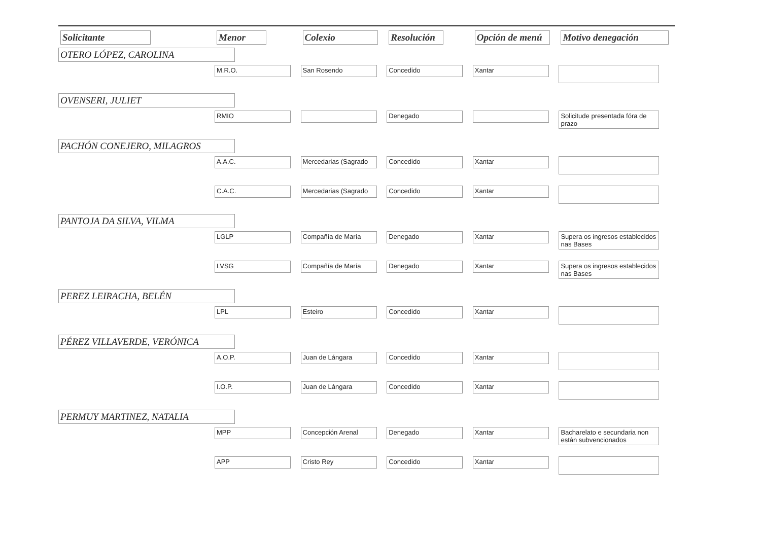| Solicitante | Menor | Colexio | Resolución | Opción de menú | Motivo denegación |
| --- | --- | --- | --- | --- | --- |
| OTERO LÓPEZ, CAROLINA | | | | | |
| | M.R.O. | San Rosendo | Concedido | Xantar | |
| OVENSERI, JULIET | | | | | |
| | RMIO | | Denegado | | Solicitude presentada fóra de prazo |
| PACHÓN CONEJERO, MILAGROS | | | | | |
| | A.A.C. | Mercedarias (Sagrado | Concedido | Xantar | |
| | C.A.C. | Mercedarias (Sagrado | Concedido | Xantar | |
| PANTOJA DA SILVA, VILMA | | | | | |
| | LGLP | Compañía de María | Denegado | Xantar | Supera os ingresos establecidos nas Bases |
| | LVSG | Compañía de María | Denegado | Xantar | Supera os ingresos establecidos nas Bases |
| PEREZ LEIRACHA, BELÉN | | | | | |
| | LPL | Esteiro | Concedido | Xantar | |
| PÉREZ VILLAVERDE, VERÓNICA | | | | | |
| | A.O.P. | Juan de Lángara | Concedido | Xantar | |
| | I.O.P. | Juan de Lángara | Concedido | Xantar | |
| PERMUY MARTINEZ, NATALIA | | | | | |
| | MPP | Concepción Arenal | Denegado | Xantar | Bacharelato e secundaria non están subvencionados |
| | APP | Cristo Rey | Concedido | Xantar | |